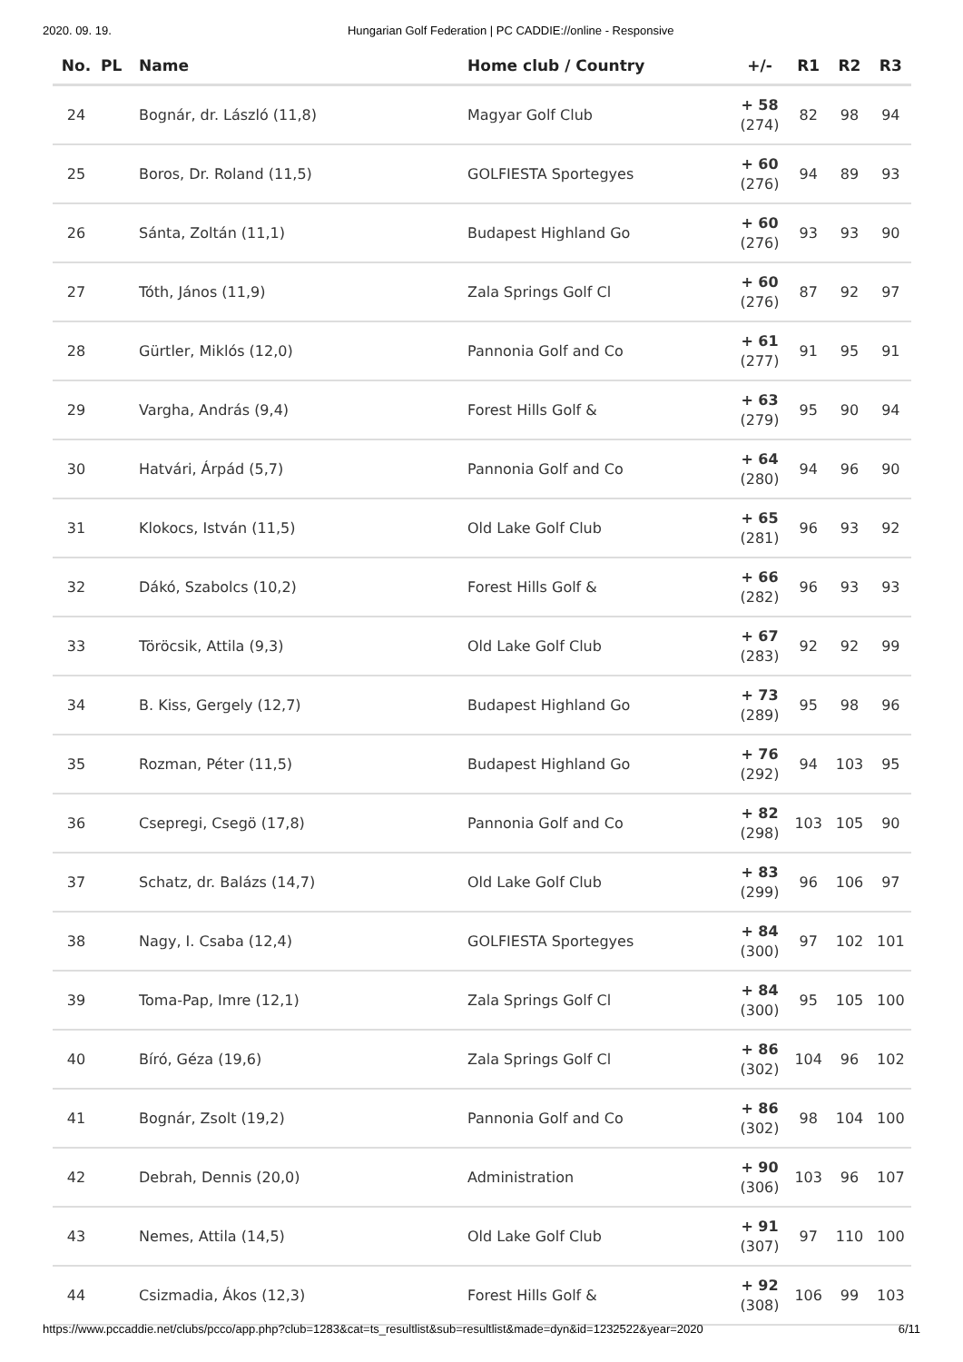2020. 09. 19. Hungarian Golf Federation | PC CADDIE://online - Responsive
| No. | PL | Name | Home club / Country | +/- | R1 | R2 | R3 |
| --- | --- | --- | --- | --- | --- | --- | --- |
| 24 | | Bognár, dr. László (11,8) | Magyar Golf Club | + 58 (274) | 82 | 98 | 94 |
| 25 | | Boros, Dr. Roland (11,5) | GOLFIESTA Sportegyes | + 60 (276) | 94 | 89 | 93 |
| 26 | | Sánta, Zoltán (11,1) | Budapest Highland Go | + 60 (276) | 93 | 93 | 90 |
| 27 | | Tóth, János (11,9) | Zala Springs Golf Cl | + 60 (276) | 87 | 92 | 97 |
| 28 | | Gürtler, Miklós (12,0) | Pannonia Golf and Co | + 61 (277) | 91 | 95 | 91 |
| 29 | | Vargha, András (9,4) | Forest Hills Golf & | + 63 (279) | 95 | 90 | 94 |
| 30 | | Hatvári, Árpád (5,7) | Pannonia Golf and Co | + 64 (280) | 94 | 96 | 90 |
| 31 | | Klokocs, István (11,5) | Old Lake Golf Club | + 65 (281) | 96 | 93 | 92 |
| 32 | | Dákó, Szabolcs (10,2) | Forest Hills Golf & | + 66 (282) | 96 | 93 | 93 |
| 33 | | Töröcsik, Attila (9,3) | Old Lake Golf Club | + 67 (283) | 92 | 92 | 99 |
| 34 | | B. Kiss, Gergely (12,7) | Budapest Highland Go | + 73 (289) | 95 | 98 | 96 |
| 35 | | Rozman, Péter (11,5) | Budapest Highland Go | + 76 (292) | 94 | 103 | 95 |
| 36 | | Csepregi, Csegö (17,8) | Pannonia Golf and Co | + 82 (298) | 103 | 105 | 90 |
| 37 | | Schatz, dr. Balázs (14,7) | Old Lake Golf Club | + 83 (299) | 96 | 106 | 97 |
| 38 | | Nagy, I. Csaba (12,4) | GOLFIESTA Sportegyes | + 84 (300) | 97 | 102 | 101 |
| 39 | | Toma-Pap, Imre (12,1) | Zala Springs Golf Cl | + 84 (300) | 95 | 105 | 100 |
| 40 | | Bíró, Géza (19,6) | Zala Springs Golf Cl | + 86 (302) | 104 | 96 | 102 |
| 41 | | Bognár, Zsolt (19,2) | Pannonia Golf and Co | + 86 (302) | 98 | 104 | 100 |
| 42 | | Debrah, Dennis (20,0) | Administration | + 90 (306) | 103 | 96 | 107 |
| 43 | | Nemes, Attila (14,5) | Old Lake Golf Club | + 91 (307) | 97 | 110 | 100 |
| 44 | | Csizmadia, Ákos (12,3) | Forest Hills Golf & | + 92 (308) | 106 | 99 | 103 |
https://www.pccaddie.net/clubs/pcco/app.php?club=1283&cat=ts_resultlist&sub=resultlist&made=dyn&id=1232522&year=2020 6/11